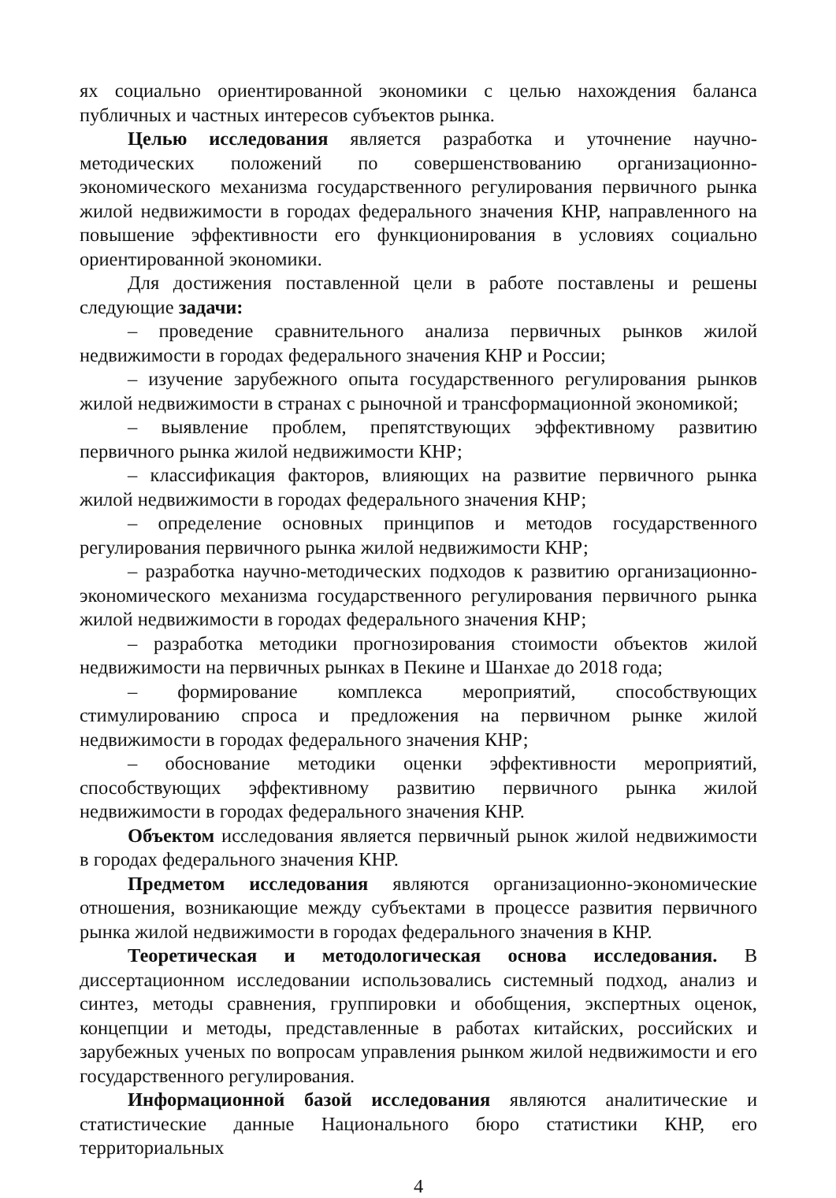ях социально ориентированной экономики с целью нахождения баланса публичных и частных интересов субъектов рынка.
Целью исследования является разработка и уточнение научно-методических положений по совершенствованию организационно-экономического механизма государственного регулирования первичного рынка жилой недвижимости в городах федерального значения КНР, направленного на повышение эффективности его функционирования в условиях социально ориентированной экономики.
Для достижения поставленной цели в работе поставлены и решены следующие задачи:
– проведение сравнительного анализа первичных рынков жилой недвижимости в городах федерального значения КНР и России;
– изучение зарубежного опыта государственного регулирования рынков жилой недвижимости в странах с рыночной и трансформационной экономикой;
– выявление проблем, препятствующих эффективному развитию первичного рынка жилой недвижимости КНР;
– классификация факторов, влияющих на развитие первичного рынка жилой недвижимости в городах федерального значения КНР;
– определение основных принципов и методов государственного регулирования первичного рынка жилой недвижимости КНР;
– разработка научно-методических подходов к развитию организационно-экономического механизма государственного регулирования первичного рынка жилой недвижимости в городах федерального значения КНР;
– разработка методики прогнозирования стоимости объектов жилой недвижимости на первичных рынках в Пекине и Шанхае до 2018 года;
– формирование комплекса мероприятий, способствующих стимулированию спроса и предложения на первичном рынке жилой недвижимости в городах федерального значения КНР;
– обоснование методики оценки эффективности мероприятий, способствующих эффективному развитию первичного рынка жилой недвижимости в городах федерального значения КНР.
Объектом исследования является первичный рынок жилой недвижимости в городах федерального значения КНР.
Предметом исследования являются организационно-экономические отношения, возникающие между субъектами в процессе развития первичного рынка жилой недвижимости в городах федерального значения в КНР.
Теоретическая и методологическая основа исследования. В диссертационном исследовании использовались системный подход, анализ и синтез, методы сравнения, группировки и обобщения, экспертных оценок, концепции и методы, представленные в работах китайских, российских и зарубежных ученых по вопросам управления рынком жилой недвижимости и его государственного регулирования.
Информационной базой исследования являются аналитические и статистические данные Национального бюро статистики КНР, его территориальных
4